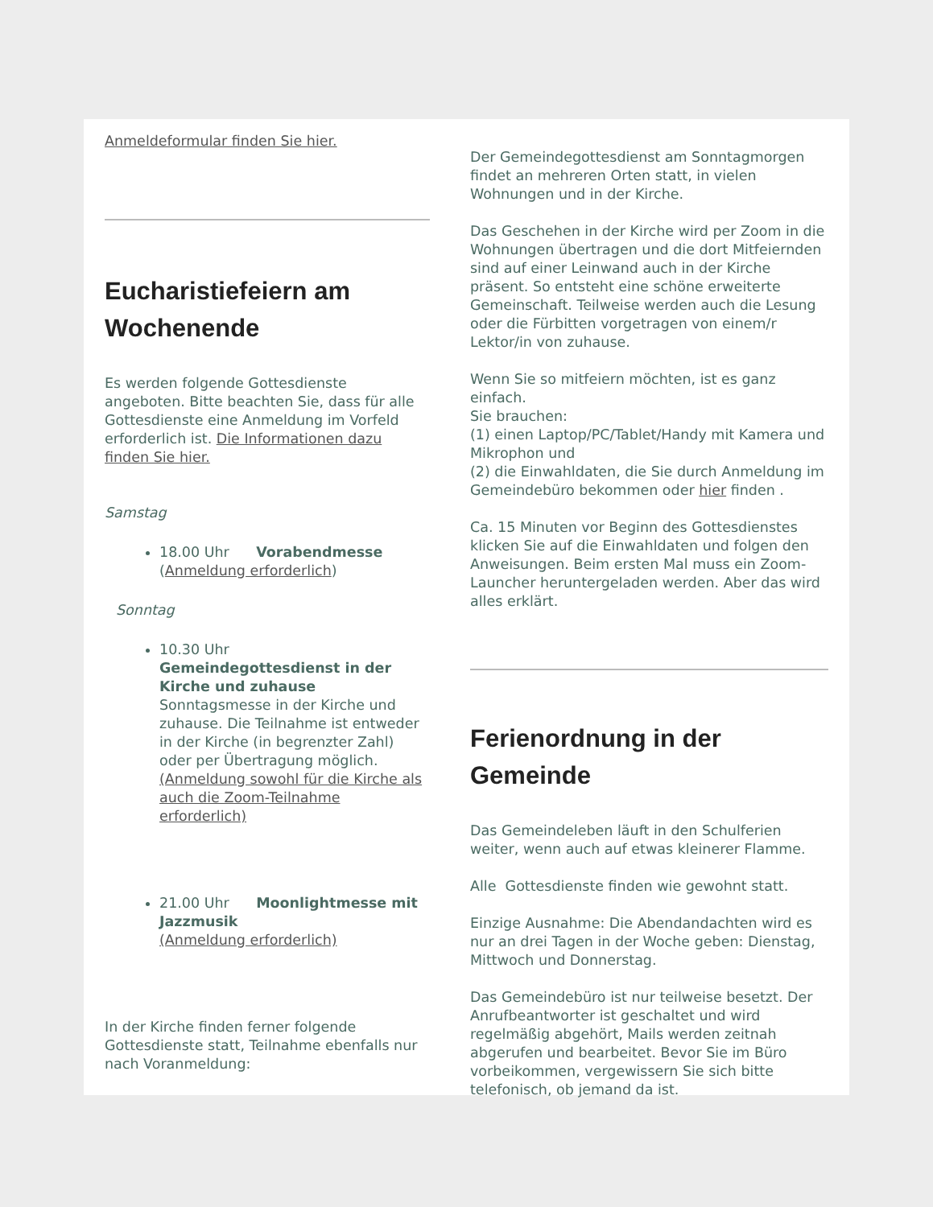Anmeldeformular finden Sie hier.
Eucharistiefeiern am Wochenende
Es werden folgende Gottesdienste angeboten. Bitte beachten Sie, dass für alle Gottesdienste eine Anmeldung im Vorfeld erforderlich ist. Die Informationen dazu finden Sie hier.
Samstag
18.00 Uhr Vorabendmesse (Anmeldung erforderlich)
Sonntag
10.30 Uhr Gemeindegottesdienst in der Kirche und zuhause
Sonntagsmesse in der Kirche und zuhause. Die Teilnahme ist entweder in der Kirche (in begrenzter Zahl) oder per Übertragung möglich. (Anmeldung sowohl für die Kirche als auch die Zoom-Teilnahme erforderlich)
21.00 Uhr Moonlightmesse mit Jazzmusik
(Anmeldung erforderlich)
In der Kirche finden ferner folgende Gottesdienste statt, Teilnahme ebenfalls nur nach Voranmeldung:
Der Gemeindegottesdienst am Sonntagmorgen findet an mehreren Orten statt, in vielen Wohnungen und in der Kirche.
Das Geschehen in der Kirche wird per Zoom in die Wohnungen übertragen und die dort Mitfeiernden sind auf einer Leinwand auch in der Kirche präsent. So entsteht eine schöne erweiterte Gemeinschaft. Teilweise werden auch die Lesung oder die Fürbitten vorgetragen von einem/r Lektor/in von zuhause.
Wenn Sie so mitfeiern möchten, ist es ganz einfach.
Sie brauchen:
(1) einen Laptop/PC/Tablet/Handy mit Kamera und Mikrophon und
(2) die Einwahldaten, die Sie durch Anmeldung im Gemeindebüro bekommen oder hier finden .
Ca. 15 Minuten vor Beginn des Gottesdienstes klicken Sie auf die Einwahldaten und folgen den Anweisungen. Beim ersten Mal muss ein Zoom-Launcher heruntergeladen werden. Aber das wird alles erklärt.
Ferienordnung in der Gemeinde
Das Gemeindeleben läuft in den Schulferien weiter, wenn auch auf etwas kleinerer Flamme.
Alle Gottesdienste finden wie gewohnt statt.
Einzige Ausnahme: Die Abendandachten wird es nur an drei Tagen in der Woche geben: Dienstag, Mittwoch und Donnerstag.
Das Gemeindebüro ist nur teilweise besetzt. Der Anrufbeantworter ist geschaltet und wird regelmäßig abgehört, Mails werden zeitnah abgerufen und bearbeitet. Bevor Sie im Büro vorbeikommen, vergewissern Sie sich bitte telefonisch, ob jemand da ist.